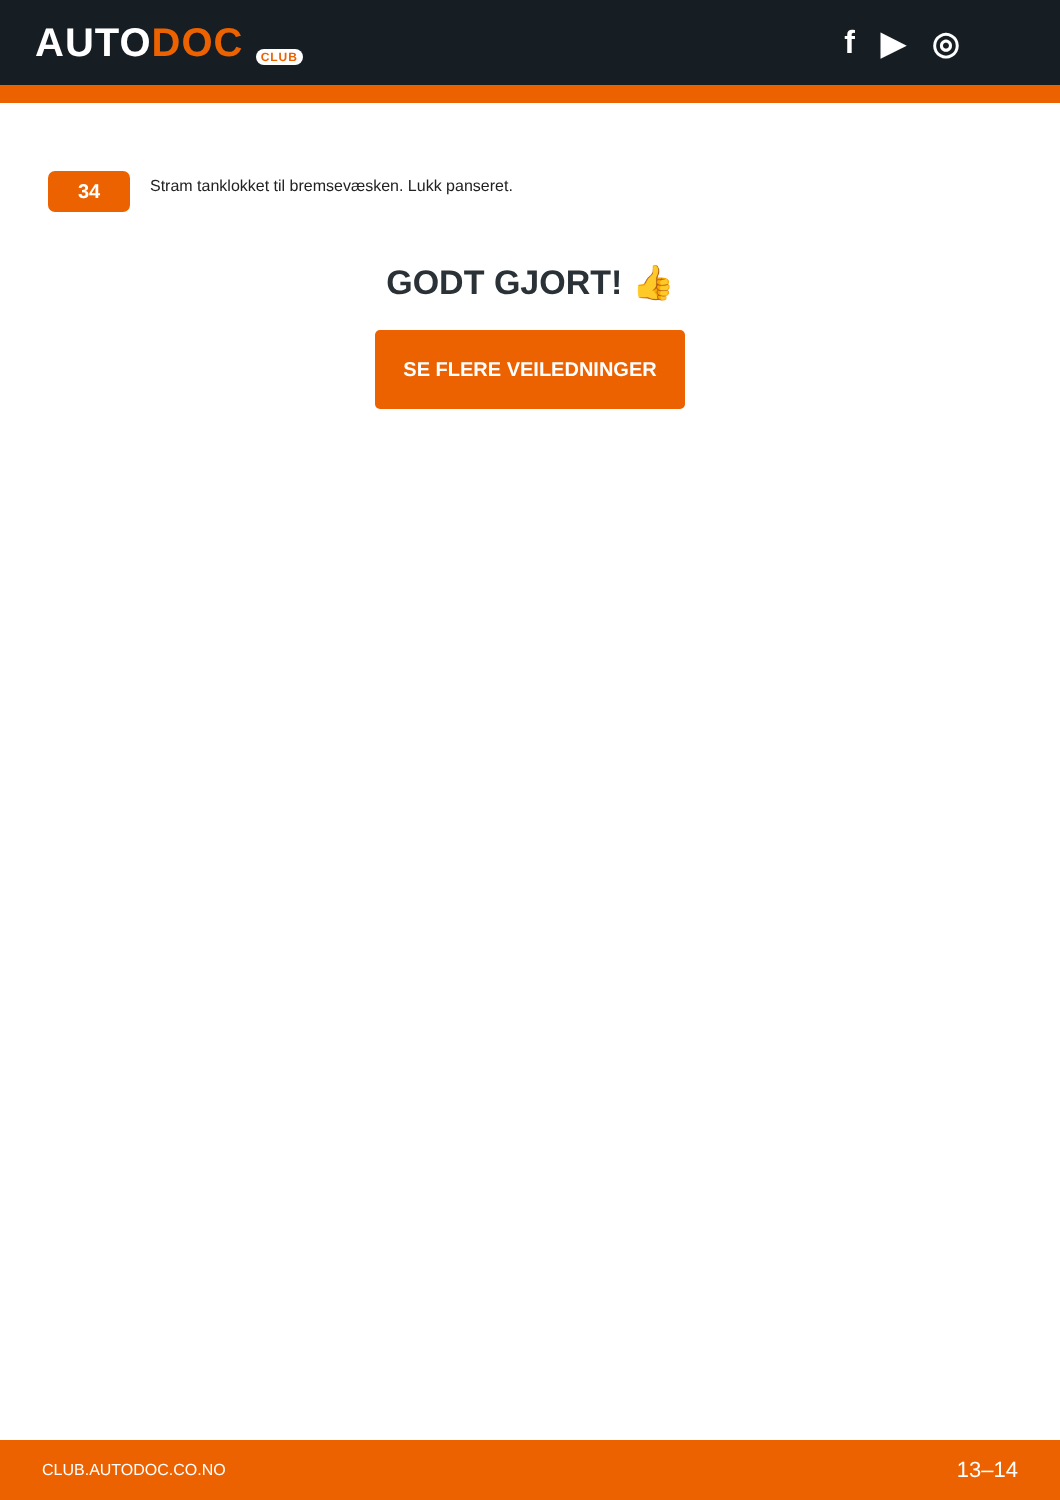AUTODOC CLUB
f ▶ ◎
34
Stram tanklokket til bremsevæsken. Lukk panseret.
GODT GJORT! 👍
SE FLERE VEILEDNINGER
CLUB.AUTODOC.CO.NO 13–14